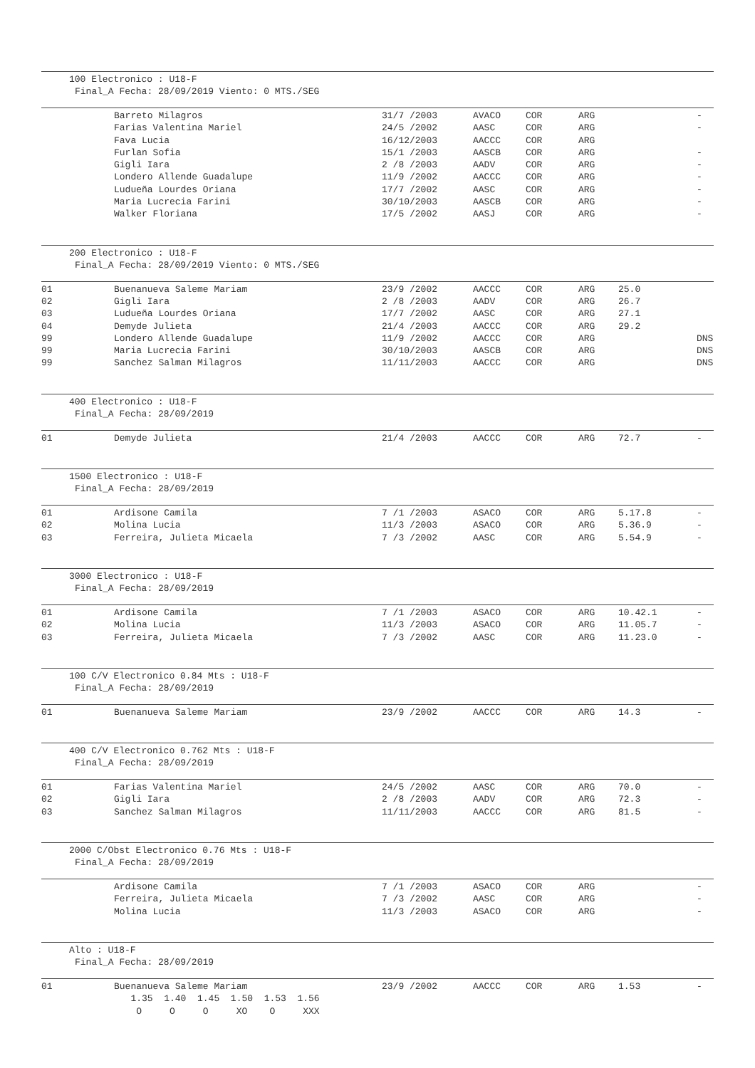100 Electronico : U18-F
Final_A Fecha: 28/09/2019 Viento: 0 MTS./SEG
| | Barreto Milagros | 31/7 /2003 | AVACO | COR | ARG | | - |
| | Farias Valentina Mariel | 24/5 /2002 | AASC | COR | ARG | | - |
| | Fava Lucia | 16/12/2003 | AACCC | COR | ARG | | |
| | Furlan Sofia | 15/1 /2003 | AASCB | COR | ARG | | - |
| | Gigli Iara | 2 /8 /2003 | AADV | COR | ARG | | - |
| | Londero Allende Guadalupe | 11/9 /2002 | AACCC | COR | ARG | | - |
| | Ludueña Lourdes Oriana | 17/7 /2002 | AASC | COR | ARG | | - |
| | Maria Lucrecia Farini | 30/10/2003 | AASCB | COR | ARG | | - |
| | Walker Floriana | 17/5 /2002 | AASJ | COR | ARG | | - |
200 Electronico : U18-F
Final_A Fecha: 28/09/2019 Viento: 0 MTS./SEG
| 01 | Buenanueva Saleme Mariam | 23/9 /2002 | AACCC | COR | ARG | 25.0 | |
| 02 | Gigli Iara | 2 /8 /2003 | AADV | COR | ARG | 26.7 | |
| 03 | Ludueña Lourdes Oriana | 17/7 /2002 | AASC | COR | ARG | 27.1 | |
| 04 | Demyde Julieta | 21/4 /2003 | AACCC | COR | ARG | 29.2 | |
| 99 | Londero Allende Guadalupe | 11/9 /2002 | AACCC | COR | ARG | | DNS |
| 99 | Maria Lucrecia Farini | 30/10/2003 | AASCB | COR | ARG | | DNS |
| 99 | Sanchez Salman Milagros | 11/11/2003 | AACCC | COR | ARG | | DNS |
400 Electronico : U18-F
Final_A Fecha: 28/09/2019
| 01 | Demyde Julieta | 21/4 /2003 | AACCC | COR | ARG | 72.7 | - |
1500 Electronico : U18-F
Final_A Fecha: 28/09/2019
| 01 | Ardisone Camila | 7 /1 /2003 | ASACO | COR | ARG | 5.17.8 | - |
| 02 | Molina Lucia | 11/3 /2003 | ASACO | COR | ARG | 5.36.9 | - |
| 03 | Ferreira, Julieta Micaela | 7 /3 /2002 | AASC | COR | ARG | 5.54.9 | - |
3000 Electronico : U18-F
Final_A Fecha: 28/09/2019
| 01 | Ardisone Camila | 7 /1 /2003 | ASACO | COR | ARG | 10.42.1 | - |
| 02 | Molina Lucia | 11/3 /2003 | ASACO | COR | ARG | 11.05.7 | - |
| 03 | Ferreira, Julieta Micaela | 7 /3 /2002 | AASC | COR | ARG | 11.23.0 | - |
100 C/V Electronico 0.84 Mts : U18-F
Final_A Fecha: 28/09/2019
| 01 | Buenanueva Saleme Mariam | 23/9 /2002 | AACCC | COR | ARG | 14.3 | - |
400 C/V Electronico 0.762 Mts : U18-F
Final_A Fecha: 28/09/2019
| 01 | Farias Valentina Mariel | 24/5 /2002 | AASC | COR | ARG | 70.0 | - |
| 02 | Gigli Iara | 2 /8 /2003 | AADV | COR | ARG | 72.3 | - |
| 03 | Sanchez Salman Milagros | 11/11/2003 | AACCC | COR | ARG | 81.5 | - |
2000 C/Obst Electronico 0.76 Mts : U18-F
Final_A Fecha: 28/09/2019
| | Ardisone Camila | 7 /1 /2003 | ASACO | COR | ARG | | - |
| | Ferreira, Julieta Micaela | 7 /3 /2002 | AASC | COR | ARG | | - |
| | Molina Lucia | 11/3 /2003 | ASACO | COR | ARG | | - |
Alto : U18-F
Final_A Fecha: 28/09/2019
| 01 | Buenanueva Saleme Mariam | 23/9 /2002 | AACCC | COR | ARG | 1.53 | - |
| | 1.35 1.40 1.45 1.50 1.53 1.56 | | | | | | |
| | O O O XO O XXX | | | | | | |